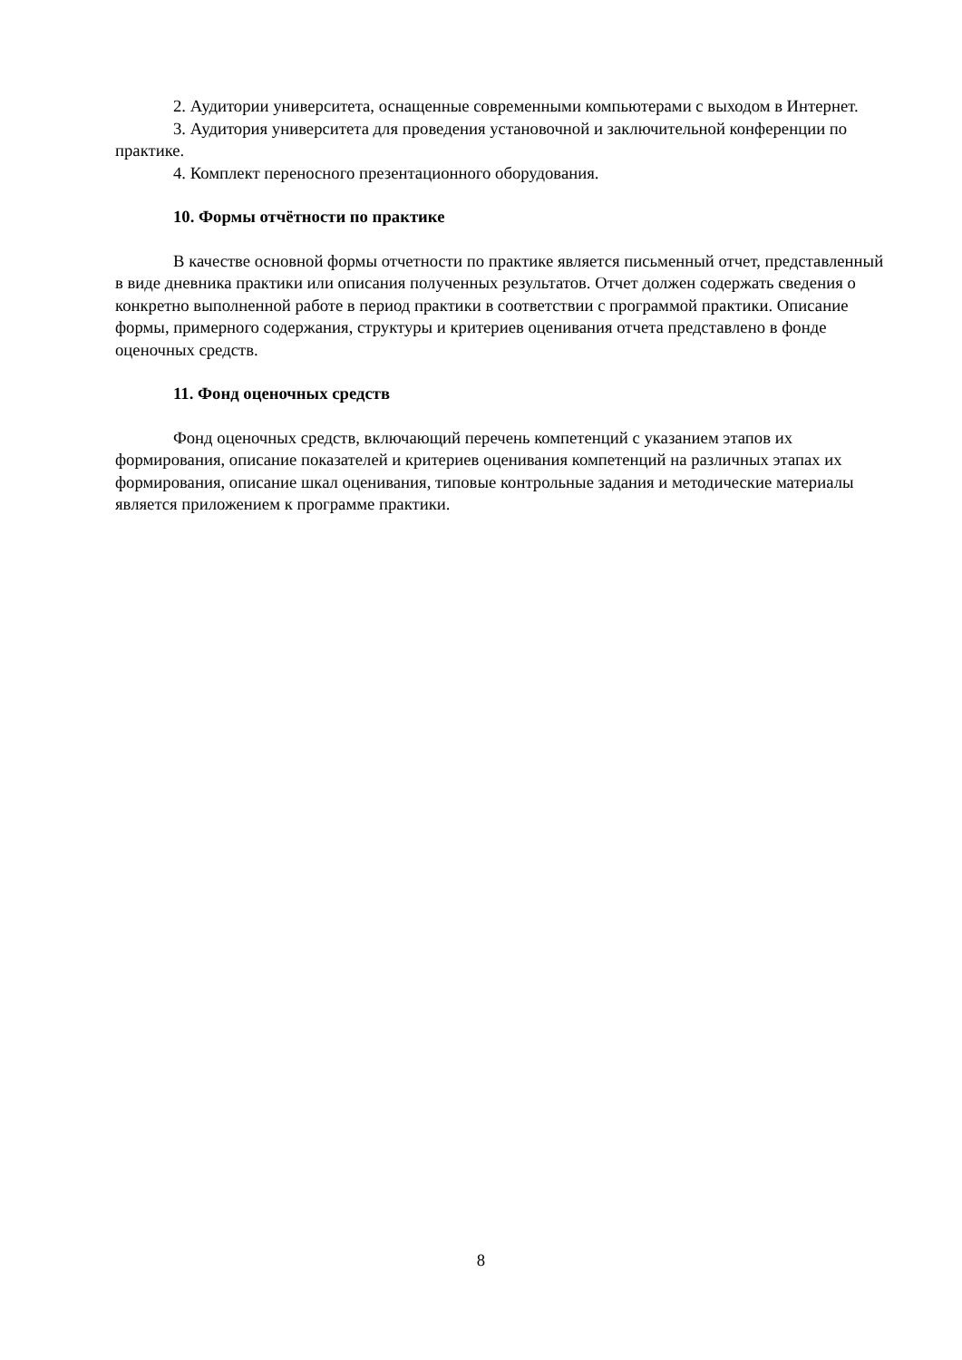2. Аудитории университета, оснащенные современными компьютерами с выходом в Интернет.
3. Аудитория университета для проведения установочной и заключительной конференции по практике.
4. Комплект переносного презентационного оборудования.
10. Формы отчётности по практике
В качестве основной формы отчетности по практике является письменный отчет, представленный в виде дневника практики или описания полученных результатов. Отчет должен содержать сведения о конкретно выполненной работе в период практики в соответствии с программой практики. Описание формы, примерного содержания, структуры и критериев оценивания отчета представлено в фонде оценочных средств.
11. Фонд оценочных средств
Фонд оценочных средств, включающий перечень компетенций с указанием этапов их формирования, описание показателей и критериев оценивания компетенций на различных этапах их формирования, описание шкал оценивания, типовые контрольные задания и методические материалы является приложением к программе практики.
8